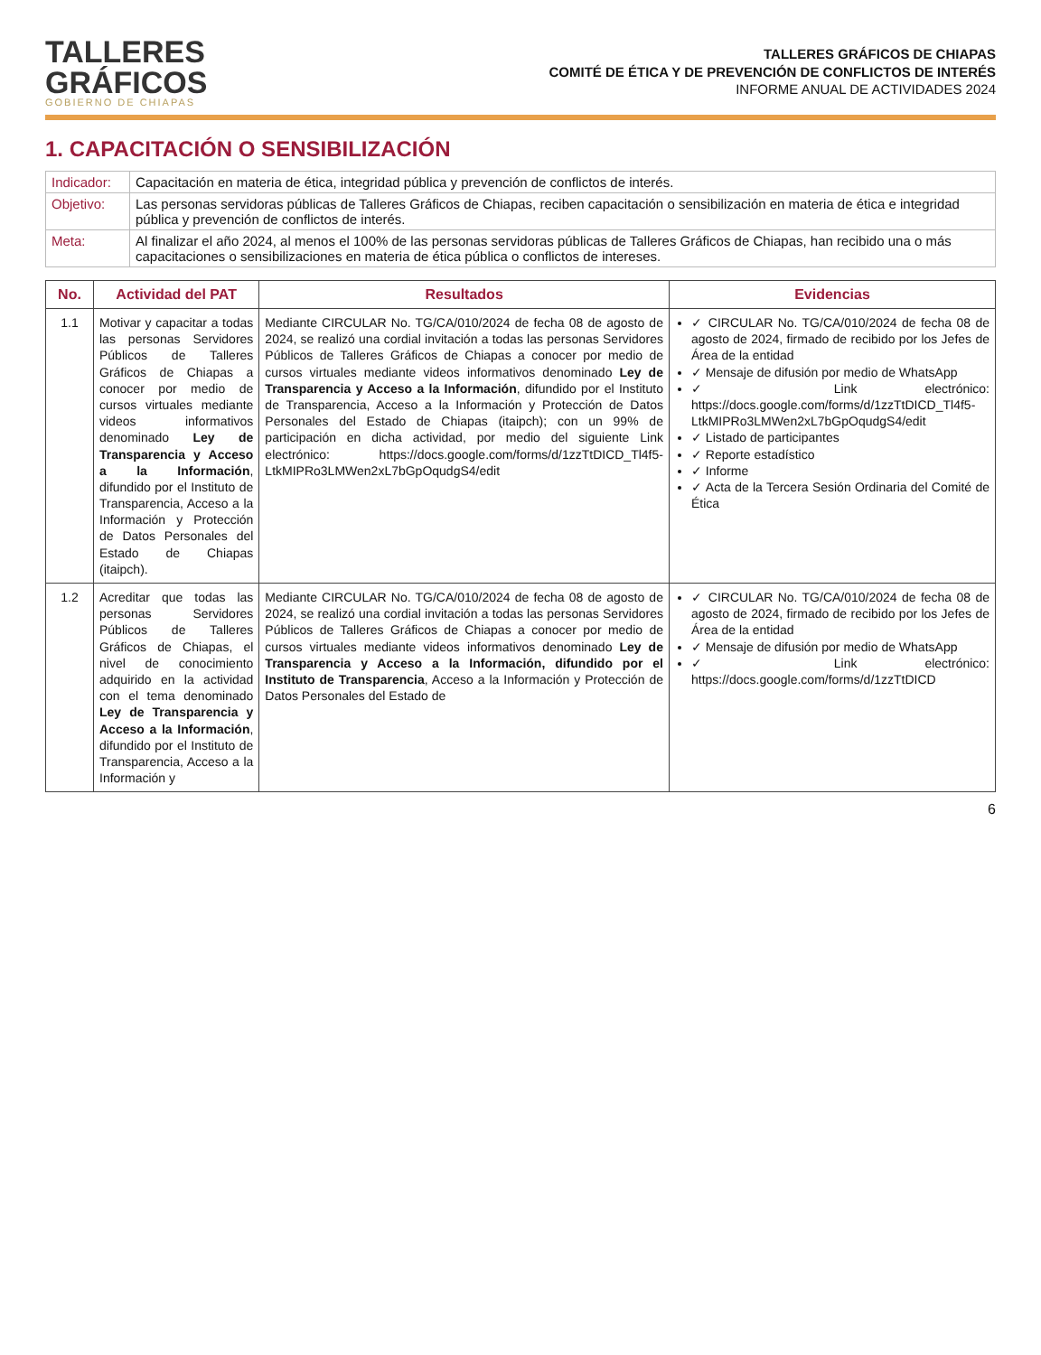TALLERES
GRÁFICOS
GOBIERNO DE CHIAPAS
TALLERES GRÁFICOS DE CHIAPAS
COMITÉ DE ÉTICA Y DE PREVENCIÓN DE CONFLICTOS DE INTERÉS
INFORME ANUAL DE ACTIVIDADES 2024
1. CAPACITACIÓN O SENSIBILIZACIÓN
| Indicador: | Capacitación en materia de ética, integridad pública y prevención de conflictos de interés. |
| Objetivo: | Las personas servidoras públicas de Talleres Gráficos de Chiapas, reciben capacitación o sensibilización en materia de ética e integridad pública y prevención de conflictos de interés. |
| Meta: | Al finalizar el año 2024, al menos el 100% de las personas servidoras públicas de Talleres Gráficos de Chiapas, han recibido una o más capacitaciones o sensibilizaciones en materia de ética pública o conflictos de intereses. |
| No. | Actividad del PAT | Resultados | Evidencias |
| --- | --- | --- | --- |
| 1.1 | Motivar y capacitar a todas las personas Servidores Públicos de Talleres Gráficos de Chiapas a conocer por medio de cursos virtuales mediante videos informativos denominado Ley de Transparencia y Acceso a la Información , difundido por el Instituto de Transparencia, Acceso a la Información y Protección de Datos Personales del Estado de Chiapas (itaipch). | Mediante CIRCULAR No. TG/CA/010/2024 de fecha 08 de agosto de 2024, se realizó una cordial invitación a todas las personas Servidores Públicos de Talleres Gráficos de Chiapas a conocer por medio de cursos virtuales mediante videos informativos denominado Ley de Transparencia y Acceso a la Información , difundido por el Instituto de Transparencia, Acceso a la Información y Protección de Datos Personales del Estado de Chiapas (itaipch); con un 99% de participación en dicha actividad, por medio del siguiente Link electrónico: https://docs.google.com/forms/d/1zzTtDICD_Tl4f5-LtkMIPRo3LMWen2xL7bGpOqudgS4/edit | ✓ CIRCULAR No. TG/CA/010/2024 de fecha 08 de agosto de 2024, firmado de recibido por los Jefes de Área de la entidad ✓ Mensaje de difusión por medio de WhatsApp ✓ Link electrónico: https://docs.google.com/forms/d/1zzTtDICD_Tl4f5-LtkMIPRo3LMWen2xL7bGpOqudgS4/edit ✓ Listado de participantes ✓ Reporte estadístico ✓ Informe ✓ Acta de la Tercera Sesión Ordinaria del Comité de Ética |
| 1.2 | Acreditar que todas las personas Servidores Públicos de Talleres Gráficos de Chiapas, el nivel de conocimiento adquirido en la actividad con el tema denominado Ley de Transparencia y Acceso a la Información , difundido por el Instituto de Transparencia, Acceso a la Información y | Mediante CIRCULAR No. TG/CA/010/2024 de fecha 08 de agosto de 2024, se realizó una cordial invitación a todas las personas Servidores Públicos de Talleres Gráficos de Chiapas a conocer por medio de cursos virtuales mediante videos informativos denominado Ley de Transparencia y Acceso a la Información, difundido por el Instituto de Transparencia , Acceso a la Información y Protección de Datos Personales del Estado de | ✓ CIRCULAR No. TG/CA/010/2024 de fecha 08 de agosto de 2024, firmado de recibido por los Jefes de Área de la entidad ✓ Mensaje de difusión por medio de WhatsApp ✓ Link electrónico: https://docs.google.com/forms/d/1zzTtDICD |
6